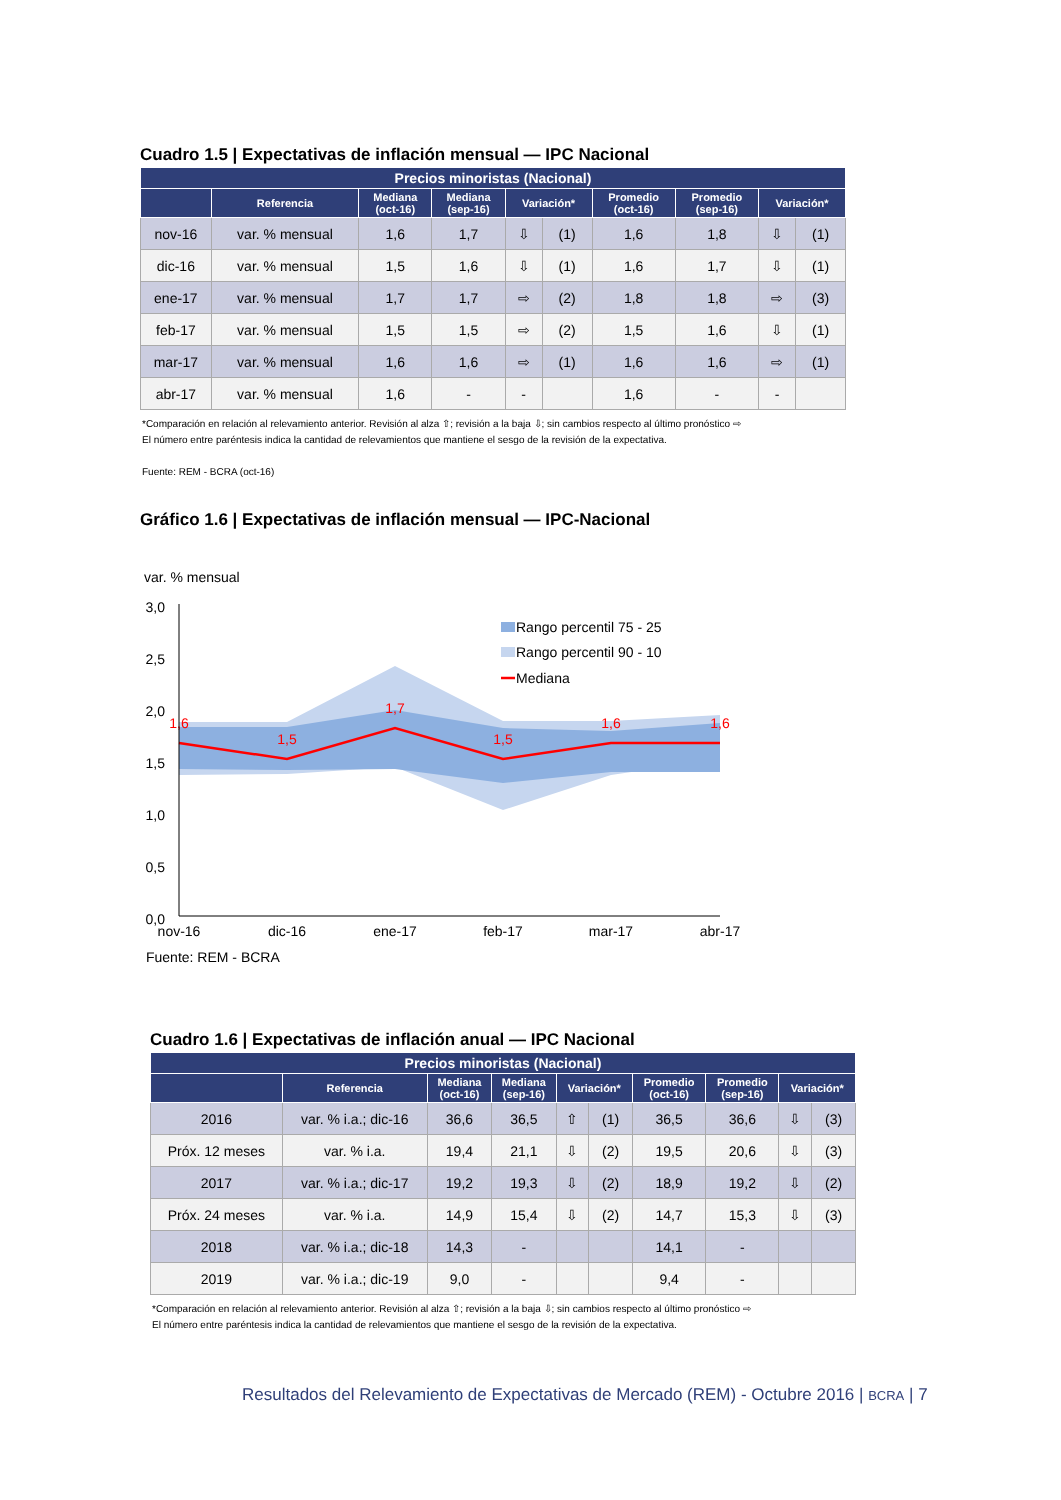Cuadro 1.5 | Expectativas de inflación mensual — IPC Nacional
| Precios minoristas (Nacional) | | | | | | | | | |
| --- | --- | --- | --- | --- | --- | --- | --- | --- | --- |
| | Referencia | Mediana (oct-16) | Mediana (sep-16) | Variación* | | Promedio (oct-16) | Promedio (sep-16) | Variación* | |
| nov-16 | var. % mensual | 1,6 | 1,7 | ⇩ | (1) | 1,6 | 1,8 | ⇩ | (1) |
| dic-16 | var. % mensual | 1,5 | 1,6 | ⇩ | (1) | 1,6 | 1,7 | ⇩ | (1) |
| ene-17 | var. % mensual | 1,7 | 1,7 | ⇨ | (2) | 1,8 | 1,8 | ⇨ | (3) |
| feb-17 | var. % mensual | 1,5 | 1,5 | ⇨ | (2) | 1,5 | 1,6 | ⇩ | (1) |
| mar-17 | var. % mensual | 1,6 | 1,6 | ⇨ | (1) | 1,6 | 1,6 | ⇨ | (1) |
| abr-17 | var. % mensual | 1,6 | - | - | | 1,6 | - | - | |
*Comparación en relación al relevamiento anterior. Revisión al alza ⇧; revisión a la baja ⇩; sin cambios respecto al último pronóstico ⇨
El número entre paréntesis indica la cantidad de relevamientos que mantiene el sesgo de la revisión de la expectativa.
Fuente: REM - BCRA (oct-16)
Gráfico 1.6 | Expectativas de inflación mensual — IPC-Nacional
var. % mensual
3,0
2,5
2,0
1,5
1,0
0,5
0,0
1,6
1,5
1,7
1,5
1,6
1,6
nov-16
dic-16
ene-17
feb-17
mar-17
abr-17
Rango percentil 75 - 25
Rango percentil 90 - 10
Mediana
Fuente: REM - BCRA
Cuadro 1.6 | Expectativas de inflación anual — IPC Nacional
| Precios minoristas (Nacional) | | | | | | | | | |
| --- | --- | --- | --- | --- | --- | --- | --- | --- | --- |
| | Referencia | Mediana (oct-16) | Mediana (sep-16) | Variación* | | Promedio (oct-16) | Promedio (sep-16) | Variación* | |
| 2016 | var. % i.a.; dic-16 | 36,6 | 36,5 | ⇧ | (1) | 36,5 | 36,6 | ⇩ | (3) |
| Próx. 12 meses | var. % i.a. | 19,4 | 21,1 | ⇩ | (2) | 19,5 | 20,6 | ⇩ | (3) |
| 2017 | var. % i.a.; dic-17 | 19,2 | 19,3 | ⇩ | (2) | 18,9 | 19,2 | ⇩ | (2) |
| Próx. 24 meses | var. % i.a. | 14,9 | 15,4 | ⇩ | (2) | 14,7 | 15,3 | ⇩ | (3) |
| 2018 | var. % i.a.; dic-18 | 14,3 | - | | | 14,1 | - | | |
| 2019 | var. % i.a.; dic-19 | 9,0 | - | | | 9,4 | - | | |
*Comparación en relación al relevamiento anterior. Revisión al alza ⇧; revisión a la baja ⇩; sin cambios respecto al último pronóstico ⇨
El número entre paréntesis indica la cantidad de relevamientos que mantiene el sesgo de la revisión de la expectativa.
Resultados del Relevamiento de Expectativas de Mercado (REM) - Octubre 2016 | BCRA | 7